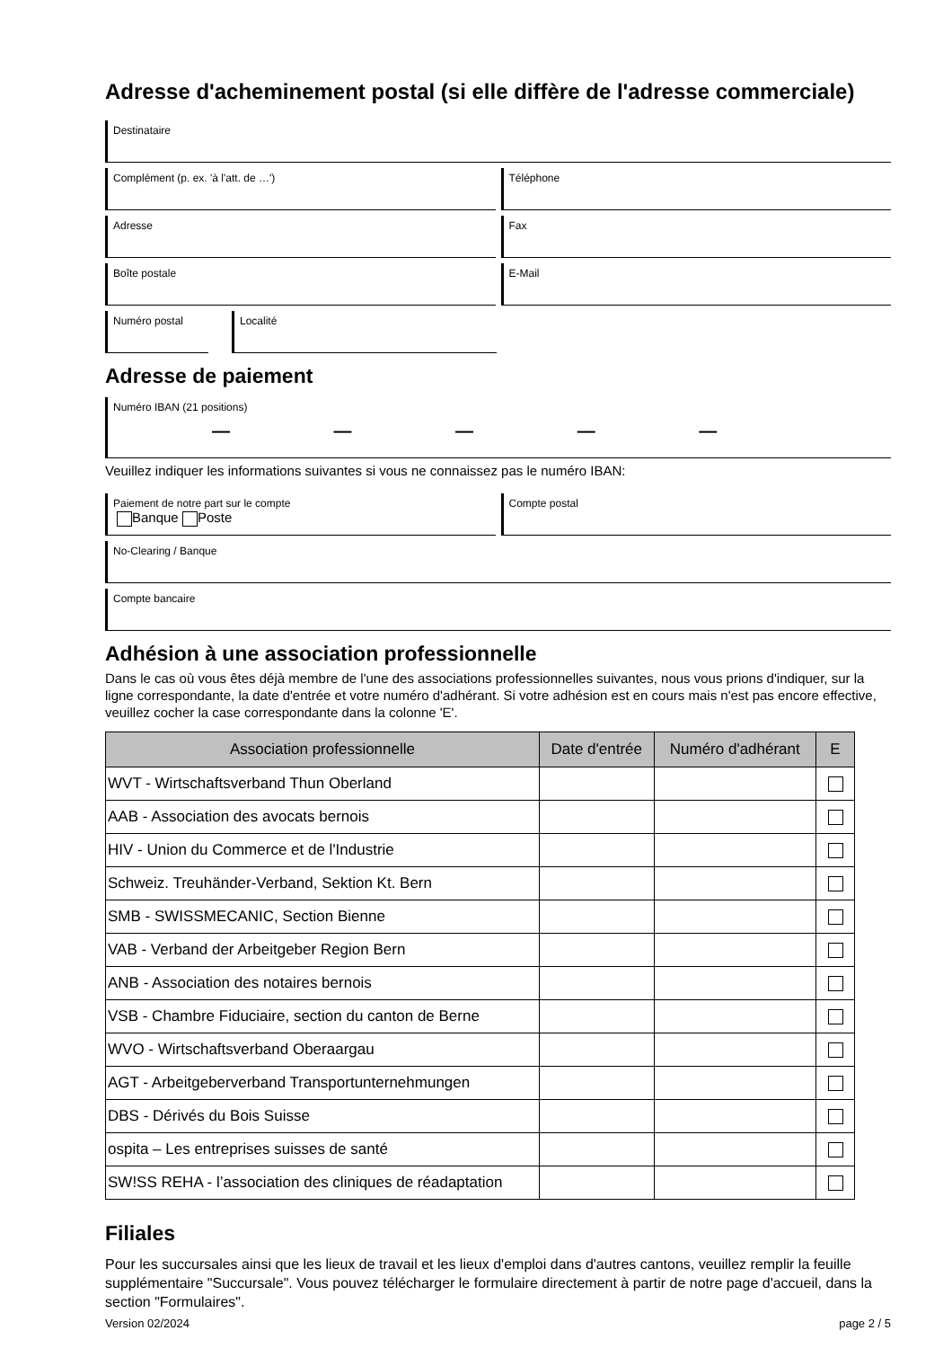Adresse d'acheminement postal (si elle diffère de l'adresse commerciale)
Destinataire
Complément (p. ex. 'à l'att. de …')
Téléphone
Adresse Fax
Boîte postale E-Mail
Numéro postal Localité
Adresse de paiement
Numéro IBAN (21 positions)
— — — — —
Veuillez indiquer les informations suivantes si vous ne connaissez pas le numéro IBAN:
Paiement de notre part sur le compte
Banque Poste
Compte postal
No-Clearing / Banque
Compte bancaire
Adhésion à une association professionnelle
Dans le cas où vous êtes déjà membre de l'une des associations professionnelles suivantes, nous vous prions d'indiquer, sur la ligne correspondante, la date d'entrée et votre numéro d'adhérant. Si votre adhésion est en cours mais n'est pas encore effective, veuillez cocher la case correspondante dans la colonne 'E'.
| Association professionnelle | Date d'entrée | Numéro d'adhérant | E |
| --- | --- | --- | --- |
| WVT - Wirtschaftsverband Thun Oberland | | | |
| AAB - Association des avocats bernois | | | |
| HIV - Union du Commerce et de l'Industrie | | | |
| Schweiz. Treuhänder-Verband, Sektion Kt. Bern | | | |
| SMB - SWISSMECANIC, Section Bienne | | | |
| VAB - Verband der Arbeitgeber Region Bern | | | |
| ANB - Association des notaires bernois | | | |
| VSB - Chambre Fiduciaire, section du canton de Berne | | | |
| WVO - Wirtschaftsverband Oberaargau | | | |
| AGT - Arbeitgeberverband Transportunternehmungen | | | |
| DBS - Dérivés du Bois Suisse | | | |
| ospita – Les entreprises suisses de santé | | | |
| SW!SS REHA - l’association des cliniques de réadaptation | | | |
Filiales
Pour les succursales ainsi que les lieux de travail et les lieux d'emploi dans d'autres cantons, veuillez remplir la feuille supplémentaire "Succursale". Vous pouvez télécharger le formulaire directement à partir de notre page d'accueil, dans la section "Formulaires".
Version 02/2024 page 2 / 5